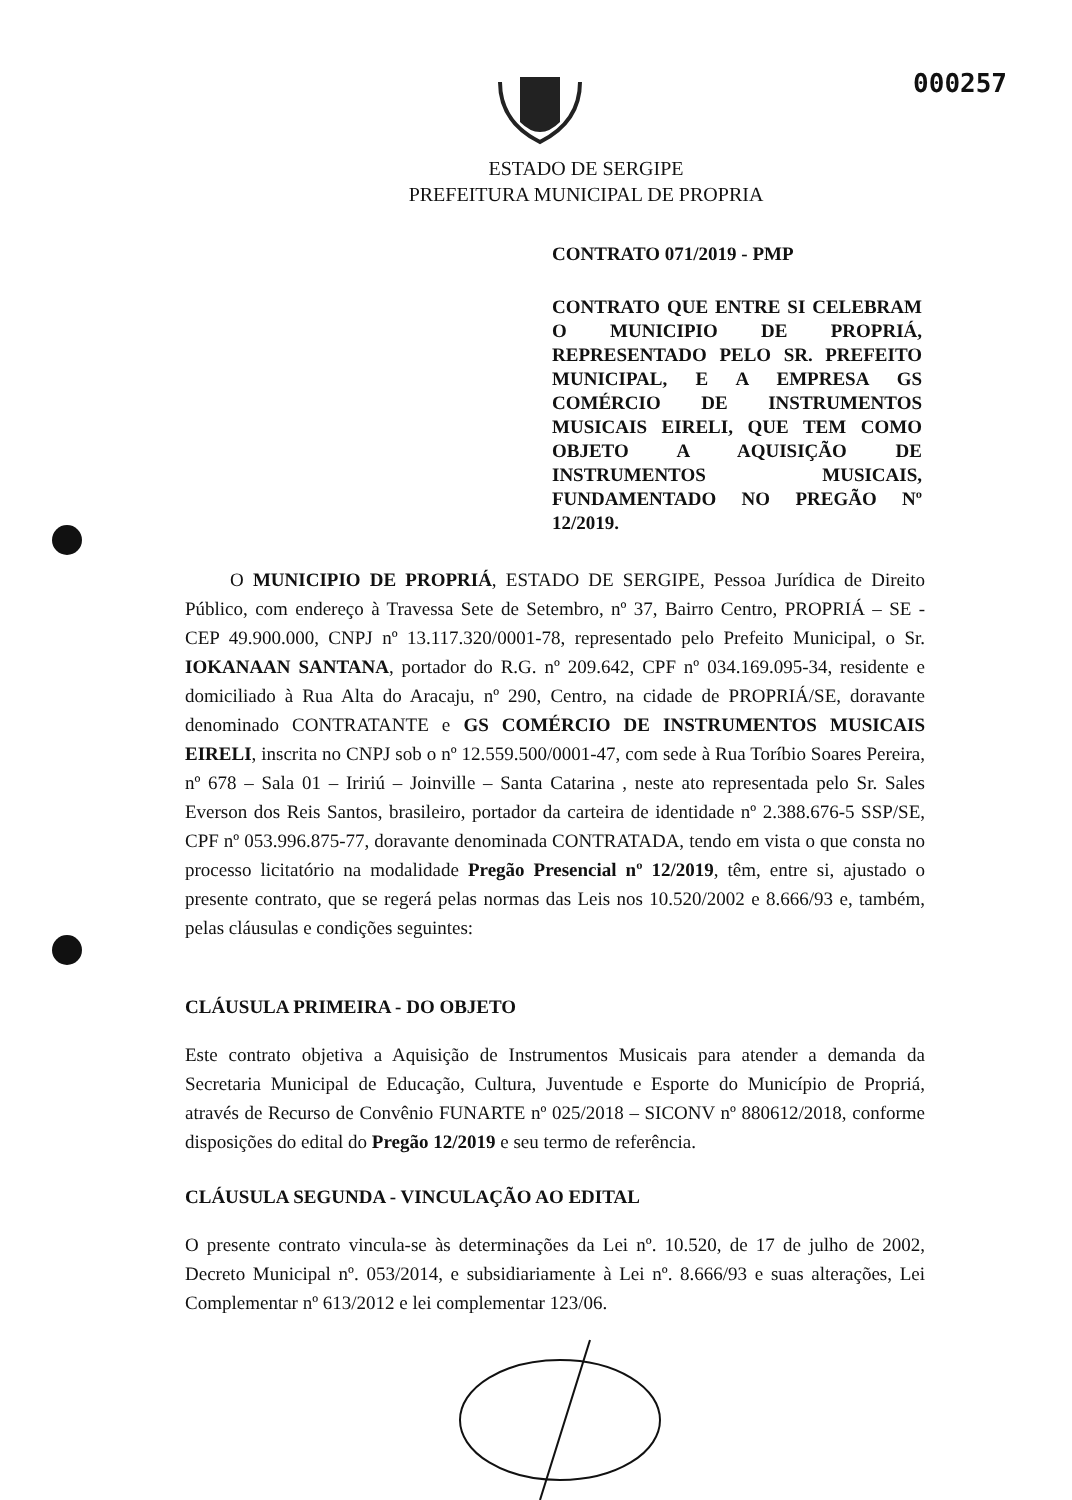000257
ESTADO DE SERGIPE
PREFEITURA MUNICIPAL DE PROPRIA
CONTRATO 071/2019 - PMP
CONTRATO QUE ENTRE SI CELEBRAM O MUNICIPIO DE PROPRIÁ, REPRESENTADO PELO SR. PREFEITO MUNICIPAL, E A EMPRESA GS COMÉRCIO DE INSTRUMENTOS MUSICAIS EIRELI, QUE TEM COMO OBJETO A AQUISIÇÃO DE INSTRUMENTOS MUSICAIS, FUNDAMENTADO NO PREGÃO Nº 12/2019.
O MUNICIPIO DE PROPRIÁ, ESTADO DE SERGIPE, Pessoa Jurídica de Direito Público, com endereço à Travessa Sete de Setembro, nº 37, Bairro Centro, PROPRIÁ – SE - CEP 49.900.000, CNPJ nº 13.117.320/0001-78, representado pelo Prefeito Municipal, o Sr. IOKANAAN SANTANA, portador do R.G. nº 209.642, CPF nº 034.169.095-34, residente e domiciliado à Rua Alta do Aracaju, nº 290, Centro, na cidade de PROPRIÁ/SE, doravante denominado CONTRATANTE e GS COMÉRCIO DE INSTRUMENTOS MUSICAIS EIRELI, inscrita no CNPJ sob o nº 12.559.500/0001-47, com sede à Rua Toríbio Soares Pereira, nº 678 – Sala 01 – Iririú – Joinville – Santa Catarina , neste ato representada pelo Sr. Sales Everson dos Reis Santos, brasileiro, portador da carteira de identidade nº 2.388.676-5 SSP/SE, CPF nº 053.996.875-77, doravante denominada CONTRATADA, tendo em vista o que consta no processo licitatório na modalidade Pregão Presencial nº 12/2019, têm, entre si, ajustado o presente contrato, que se regerá pelas normas das Leis nos 10.520/2002 e 8.666/93 e, também, pelas cláusulas e condições seguintes:
CLÁUSULA PRIMEIRA - DO OBJETO
Este contrato objetiva a Aquisição de Instrumentos Musicais para atender a demanda da Secretaria Municipal de Educação, Cultura, Juventude e Esporte do Município de Propriá, através de Recurso de Convênio FUNARTE nº 025/2018 – SICONV nº 880612/2018, conforme disposições do edital do Pregão 12/2019 e seu termo de referência.
CLÁUSULA SEGUNDA - VINCULAÇÃO AO EDITAL
O presente contrato vincula-se às determinações da Lei nº. 10.520, de 17 de julho de 2002, Decreto Municipal nº. 053/2014, e subsidiariamente à Lei nº. 8.666/93 e suas alterações, Lei Complementar nº 613/2012 e lei complementar 123/06.